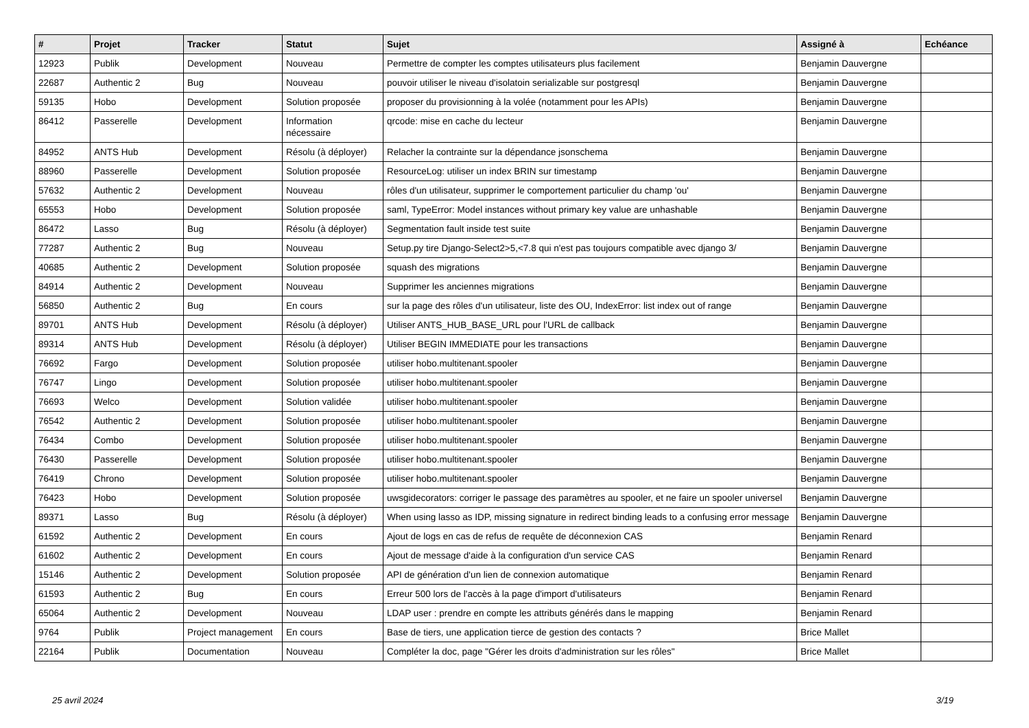| # | Projet | Tracker | Statut | Sujet | Assigné à | Echéance |
| --- | --- | --- | --- | --- | --- | --- |
| 12923 | Publik | Development | Nouveau | Permettre de compter les comptes utilisateurs plus facilement | Benjamin Dauvergne | |
| 22687 | Authentic 2 | Bug | Nouveau | pouvoir utiliser le niveau d'isolatoin serializable sur postgresql | Benjamin Dauvergne | |
| 59135 | Hobo | Development | Solution proposée | proposer du provisionning à la volée (notamment pour les APIs) | Benjamin Dauvergne | |
| 86412 | Passerelle | Development | Information nécessaire | qrcode: mise en cache du lecteur | Benjamin Dauvergne | |
| 84952 | ANTS Hub | Development | Résolu (à déployer) | Relacher la contrainte sur la dépendance jsonschema | Benjamin Dauvergne | |
| 88960 | Passerelle | Development | Solution proposée | ResourceLog: utiliser un index BRIN sur timestamp | Benjamin Dauvergne | |
| 57632 | Authentic 2 | Development | Nouveau | rôles d'un utilisateur, supprimer le comportement particulier du champ 'ou' | Benjamin Dauvergne | |
| 65553 | Hobo | Development | Solution proposée | saml, TypeError: Model instances without primary key value are unhashable | Benjamin Dauvergne | |
| 86472 | Lasso | Bug | Résolu (à déployer) | Segmentation fault inside test suite | Benjamin Dauvergne | |
| 77287 | Authentic 2 | Bug | Nouveau | Setup.py tire Django-Select2>5,<7.8 qui n'est pas toujours compatible avec django 3/ | Benjamin Dauvergne | |
| 40685 | Authentic 2 | Development | Solution proposée | squash des migrations | Benjamin Dauvergne | |
| 84914 | Authentic 2 | Development | Nouveau | Supprimer les anciennes migrations | Benjamin Dauvergne | |
| 56850 | Authentic 2 | Bug | En cours | sur la page des rôles d'un utilisateur, liste des OU, IndexError: list index out of range | Benjamin Dauvergne | |
| 89701 | ANTS Hub | Development | Résolu (à déployer) | Utiliser ANTS_HUB_BASE_URL pour l'URL de callback | Benjamin Dauvergne | |
| 89314 | ANTS Hub | Development | Résolu (à déployer) | Utiliser BEGIN IMMEDIATE pour les transactions | Benjamin Dauvergne | |
| 76692 | Fargo | Development | Solution proposée | utiliser hobo.multitenant.spooler | Benjamin Dauvergne | |
| 76747 | Lingo | Development | Solution proposée | utiliser hobo.multitenant.spooler | Benjamin Dauvergne | |
| 76693 | Welco | Development | Solution validée | utiliser hobo.multitenant.spooler | Benjamin Dauvergne | |
| 76542 | Authentic 2 | Development | Solution proposée | utiliser hobo.multitenant.spooler | Benjamin Dauvergne | |
| 76434 | Combo | Development | Solution proposée | utiliser hobo.multitenant.spooler | Benjamin Dauvergne | |
| 76430 | Passerelle | Development | Solution proposée | utiliser hobo.multitenant.spooler | Benjamin Dauvergne | |
| 76419 | Chrono | Development | Solution proposée | utiliser hobo.multitenant.spooler | Benjamin Dauvergne | |
| 76423 | Hobo | Development | Solution proposée | uwsgidecorators: corriger le passage des paramètres au spooler, et ne faire un spooler universel | Benjamin Dauvergne | |
| 89371 | Lasso | Bug | Résolu (à déployer) | When using lasso as IDP, missing signature in redirect binding leads to a confusing error message | Benjamin Dauvergne | |
| 61592 | Authentic 2 | Development | En cours | Ajout de logs en cas de refus de requête de déconnexion CAS | Benjamin Renard | |
| 61602 | Authentic 2 | Development | En cours | Ajout de message d'aide à la configuration d'un service CAS | Benjamin Renard | |
| 15146 | Authentic 2 | Development | Solution proposée | API de génération d'un lien de connexion automatique | Benjamin Renard | |
| 61593 | Authentic 2 | Bug | En cours | Erreur 500 lors de l'accès à la page d'import d'utilisateurs | Benjamin Renard | |
| 65064 | Authentic 2 | Development | Nouveau | LDAP user : prendre en compte les attributs générés dans le mapping | Benjamin Renard | |
| 9764 | Publik | Project management | En cours | Base de tiers, une application tierce de gestion des contacts ? | Brice Mallet | |
| 22164 | Publik | Documentation | Nouveau | Compléter la doc, page "Gérer les droits d'administration sur les rôles" | Brice Mallet | |
25 avril 2024 3/19